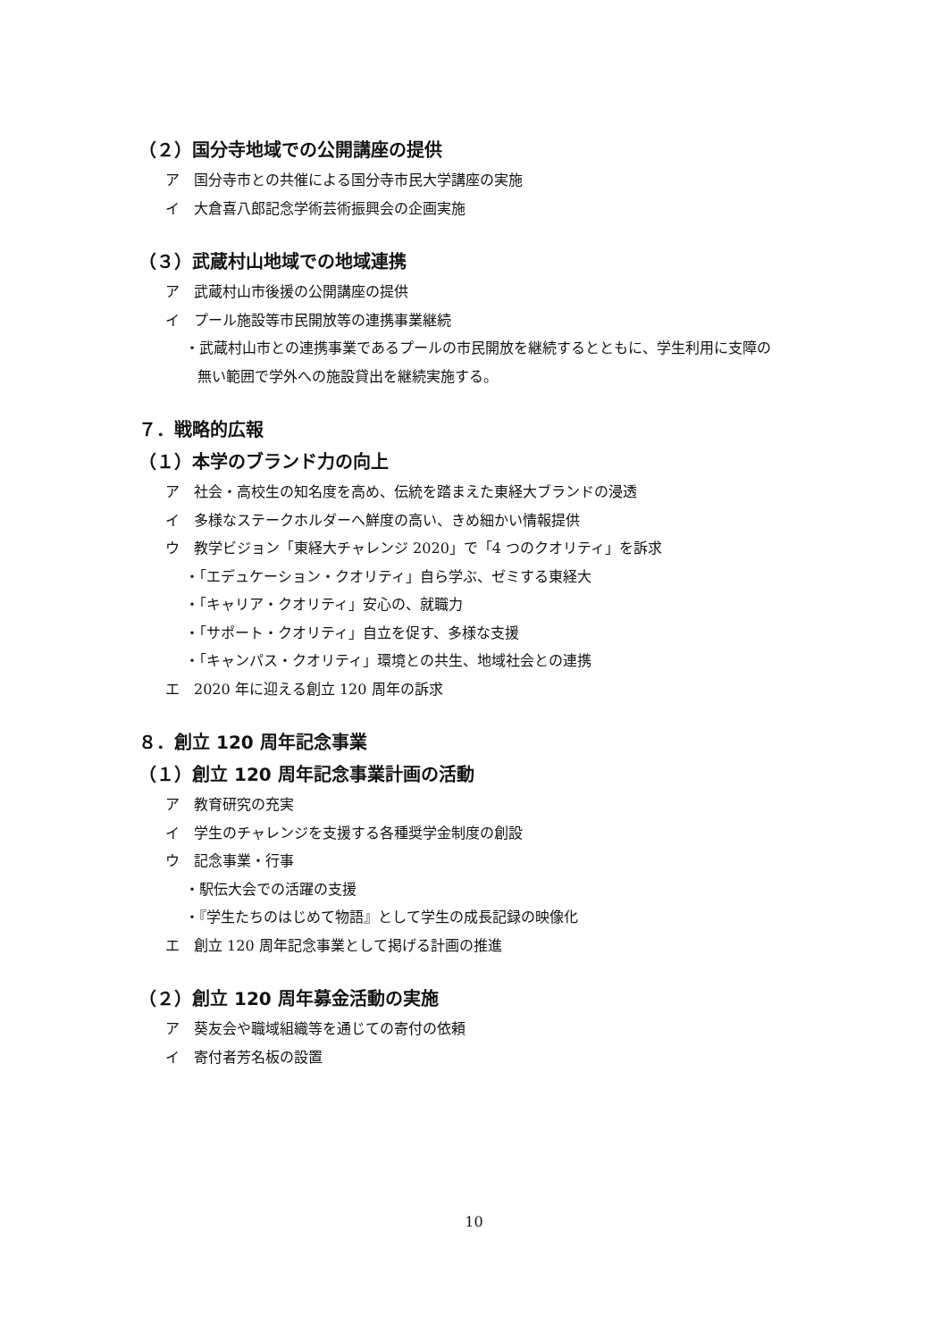（２）国分寺地域での公開講座の提供
ア　国分寺市との共催による国分寺市民大学講座の実施
イ　大倉喜八郎記念学術芸術振興会の企画実施
（３）武蔵村山地域での地域連携
ア　武蔵村山市後援の公開講座の提供
イ　プール施設等市民開放等の連携事業継続
・武蔵村山市との連携事業であるプールの市民開放を継続するとともに、学生利用に支障の
無い範囲で学外への施設貸出を継続実施する。
７．戦略的広報
（１）本学のブランド力の向上
ア　社会・高校生の知名度を高め、伝統を踏まえた東経大ブランドの浸透
イ　多様なステークホルダーへ鮮度の高い、きめ細かい情報提供
ウ　教学ビジョン「東経大チャレンジ 2020」で「4 つのクオリティ」を訴求
・「エデュケーション・クオリティ」自ら学ぶ、ゼミする東経大
・「キャリア・クオリティ」安心の、就職力
・「サポート・クオリティ」自立を促す、多様な支援
・「キャンパス・クオリティ」環境との共生、地域社会との連携
エ　2020 年に迎える創立 120 周年の訴求
８．創立 120 周年記念事業
（１）創立 120 周年記念事業計画の活動
ア　教育研究の充実
イ　学生のチャレンジを支援する各種奨学金制度の創設
ウ　記念事業・行事
・駅伝大会での活躍の支援
・『学生たちのはじめて物語』として学生の成長記録の映像化
エ　創立 120 周年記念事業として掲げる計画の推進
（２）創立 120 周年募金活動の実施
ア　葵友会や職域組織等を通じての寄付の依頼
イ　寄付者芳名板の設置
10